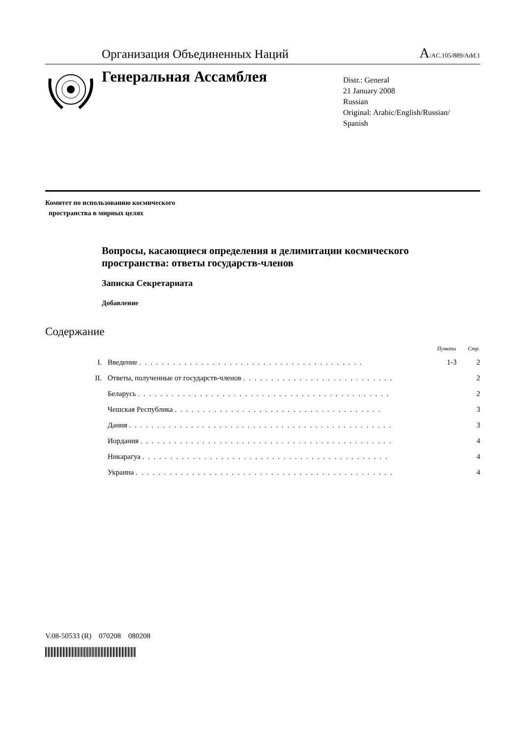Организация Объединенных Наций A/AC.105/889/Add.1
Генеральная Ассамблея
Distr.: General
21 January 2008
Russian
Original: Arabic/English/Russian/
Spanish
Комитет по использованию космического
пространства в мирных целях
Вопросы, касающиеся определения и делимитации космического пространства: ответы государств-членов
Записка Секретариата
Добавление
Содержание
| | | Пункты | Стр. |
| --- | --- | --- | --- |
| I. | Введение . . . . . . . . . . . . . . . . . . . . . . . . . . . . . . . . . . . . . . . . | 1-3 | 2 |
| II. | Ответы, полученные от государств-членов . . . . . . . . . . . . . . . . . . . . . . . . . . . | | 2 |
| | Беларусь . . . . . . . . . . . . . . . . . . . . . . . . . . . . . . . . . . . . . . . . . . . . . | | 2 |
| | Чешская Республика . . . . . . . . . . . . . . . . . . . . . . . . . . . . . . . . . . . . . | | 3 |
| | Дания . . . . . . . . . . . . . . . . . . . . . . . . . . . . . . . . . . . . . . . . . . . . . . . | | 3 |
| | Иордания . . . . . . . . . . . . . . . . . . . . . . . . . . . . . . . . . . . . . . . . . . . . . | | 4 |
| | Никарагуа . . . . . . . . . . . . . . . . . . . . . . . . . . . . . . . . . . . . . . . . . . . . | | 4 |
| | Украина . . . . . . . . . . . . . . . . . . . . . . . . . . . . . . . . . . . . . . . . . . . . . . | | 4 |
V.08-50533 (R) 070208 080208